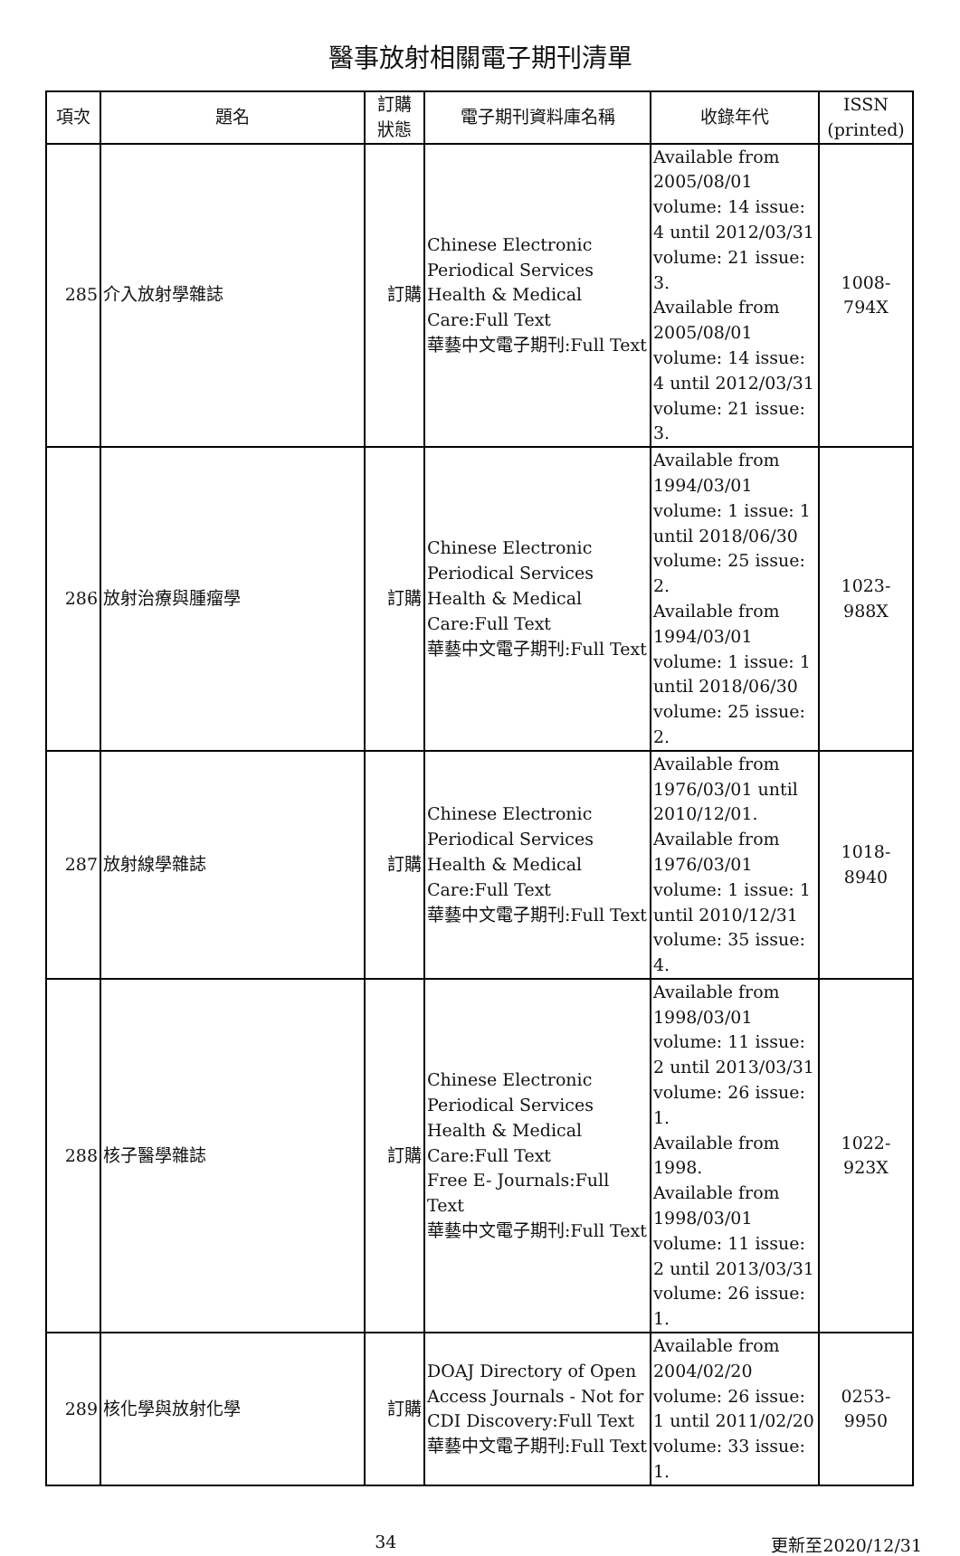醫事放射相關電子期刊清單
| 項次 | 題名 | 訂購 狀態 | 電子期刊資料庫名稱 | 收錄年代 | ISSN (printed) |
| --- | --- | --- | --- | --- | --- |
| 285 | 介入放射學雜誌 | 訂購 | Chinese Electronic Periodical Services Health & Medical Care:Full Text 華藝中文電子期刊:Full Text | Available from 2005/08/01 volume: 14 issue: 4 until 2012/03/31 volume: 21 issue: 3. Available from 2005/08/01 volume: 14 issue: 4 until 2012/03/31 volume: 21 issue: 3. | 1008-794X |
| 286 | 放射治療與腫瘤學 | 訂購 | Chinese Electronic Periodical Services Health & Medical Care:Full Text 華藝中文電子期刊:Full Text | Available from 1994/03/01 volume: 1 issue: 1 until 2018/06/30 volume: 25 issue: 2. Available from 1994/03/01 volume: 1 issue: 1 until 2018/06/30 volume: 25 issue: 2. | 1023-988X |
| 287 | 放射線學雜誌 | 訂購 | Chinese Electronic Periodical Services Health & Medical Care:Full Text 華藝中文電子期刊:Full Text | Available from 1976/03/01 until 2010/12/01. Available from 1976/03/01 volume: 1 issue: 1 until 2010/12/31 volume: 35 issue: 4. | 1018-8940 |
| 288 | 核子醫學雜誌 | 訂購 | Chinese Electronic Periodical Services Health & Medical Care:Full Text Free E- Journals:Full Text 華藝中文電子期刊:Full Text | Available from 1998/03/01 volume: 11 issue: 2 until 2013/03/31 volume: 26 issue: 1. Available from 1998. Available from 1998/03/01 volume: 11 issue: 2 until 2013/03/31 volume: 26 issue: 1. | 1022-923X |
| 289 | 核化學與放射化學 | 訂購 | DOAJ Directory of Open Access Journals - Not for CDI Discovery:Full Text 華藝中文電子期刊:Full Text | Available from 2004/02/20 volume: 26 issue: 1 until 2011/02/20 volume: 33 issue: 1. | 0253-9950 |
34 更新至2020/12/31